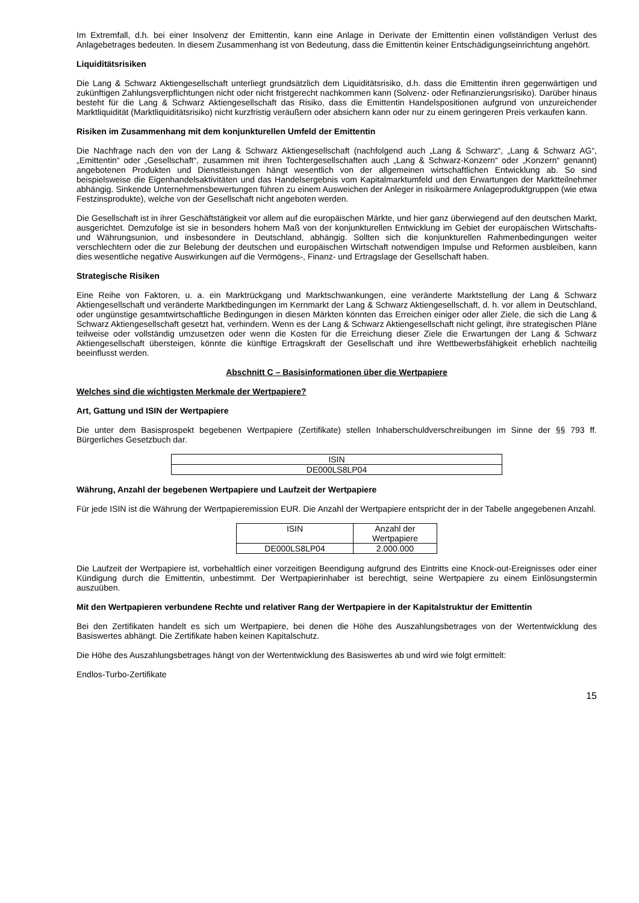Im Extremfall, d.h. bei einer Insolvenz der Emittentin, kann eine Anlage in Derivate der Emittentin einen vollständigen Verlust des Anlagebetrages bedeuten. In diesem Zusammenhang ist von Bedeutung, dass die Emittentin keiner Entschädigungseinrichtung angehört.
Liquiditätsrisiken
Die Lang & Schwarz Aktiengesellschaft unterliegt grundsätzlich dem Liquiditätsrisiko, d.h. dass die Emittentin ihren gegenwärtigen und zukünftigen Zahlungsverpflichtungen nicht oder nicht fristgerecht nachkommen kann (Solvenz- oder Refinanzierungsrisiko). Darüber hinaus besteht für die Lang & Schwarz Aktiengesellschaft das Risiko, dass die Emittentin Handelspositionen aufgrund von unzureichender Marktliquidität (Marktliquiditätsrisiko) nicht kurzfristig veräußern oder absichern kann oder nur zu einem geringeren Preis verkaufen kann.
Risiken im Zusammenhang mit dem konjunkturellen Umfeld der Emittentin
Die Nachfrage nach den von der Lang & Schwarz Aktiengesellschaft (nachfolgend auch „Lang & Schwarz“, „Lang & Schwarz AG“, „Emittentin“ oder „Gesellschaft“, zusammen mit ihren Tochtergesellschaften auch „Lang & Schwarz-Konzern“ oder „Konzern“ genannt) angebotenen Produkten und Dienstleistungen hängt wesentlich von der allgemeinen wirtschaftlichen Entwicklung ab. So sind beispielsweise die Eigenhandelsaktivitäten und das Handelsergebnis vom Kapitalmarktumfeld und den Erwartungen der Marktteilnehmer abhängig. Sinkende Unternehmensbewertungen führen zu einem Ausweichen der Anleger in risikoärmere Anlageproduktgruppen (wie etwa Festzinsprodukte), welche von der Gesellschaft nicht angeboten werden.
Die Gesellschaft ist in ihrer Geschäftstätigkeit vor allem auf die europäischen Märkte, und hier ganz überwiegend auf den deutschen Markt, ausgerichtet. Demzufolge ist sie in besonders hohem Maß von der konjunkturellen Entwicklung im Gebiet der europäischen Wirtschafts- und Währungsunion, und insbesondere in Deutschland, abhängig. Sollten sich die konjunkturellen Rahmenbedingungen weiter verschlechtern oder die zur Belebung der deutschen und europäischen Wirtschaft notwendigen Impulse und Reformen ausbleiben, kann dies wesentliche negative Auswirkungen auf die Vermögens-, Finanz- und Ertragslage der Gesellschaft haben.
Strategische Risiken
Eine Reihe von Faktoren, u. a. ein Marktrückgang und Marktschwankungen, eine veränderte Marktstellung der Lang & Schwarz Aktiengesellschaft und veränderte Marktbedingungen im Kernmarkt der Lang & Schwarz Aktiengesellschaft, d. h. vor allem in Deutschland, oder ungünstige gesamtwirtschaftliche Bedingungen in diesen Märkten könnten das Erreichen einiger oder aller Ziele, die sich die Lang & Schwarz Aktiengesellschaft gesetzt hat, verhindern. Wenn es der Lang & Schwarz Aktiengesellschaft nicht gelingt, ihre strategischen Pläne teilweise oder vollständig umzusetzen oder wenn die Kosten für die Erreichung dieser Ziele die Erwartungen der Lang & Schwarz Aktiengesellschaft übersteigen, könnte die künftige Ertragskraft der Gesellschaft und ihre Wettbewerbsfähigkeit erheblich nachteilig beeinflusst werden.
Abschnitt C – Basisinformationen über die Wertpapiere
Welches sind die wichtigsten Merkmale der Wertpapiere?
Art, Gattung und ISIN der Wertpapiere
Die unter dem Basisprospekt begebenen Wertpapiere (Zertifikate) stellen Inhaberschuldverschreibungen im Sinne der §§ 793 ff. Bürgerliches Gesetzbuch dar.
| ISIN |
| DE000LS8LP04 |
Währung, Anzahl der begebenen Wertpapiere und Laufzeit der Wertpapiere
Für jede ISIN ist die Währung der Wertpapieremission EUR. Die Anzahl der Wertpapiere entspricht der in der Tabelle angegebenen Anzahl.
| ISIN | Anzahl der Wertpapiere |
| DE000LS8LP04 | 2.000.000 |
Die Laufzeit der Wertpapiere ist, vorbehaltlich einer vorzeitigen Beendigung aufgrund des Eintritts eine Knock-out-Ereignisses oder einer Kündigung durch die Emittentin, unbestimmt. Der Wertpapierinhaber ist berechtigt, seine Wertpapiere zu einem Einlösungstermin auszuüben.
Mit den Wertpapieren verbundene Rechte und relativer Rang der Wertpapiere in der Kapitalstruktur der Emittentin
Bei den Zertifikaten handelt es sich um Wertpapiere, bei denen die Höhe des Auszahlungsbetrages von der Wertentwicklung des Basiswertes abhängt. Die Zertifikate haben keinen Kapitalschutz.
Die Höhe des Auszahlungsbetrages hängt von der Wertentwicklung des Basiswertes ab und wird wie folgt ermittelt:
Endlos-Turbo-Zertifikate
15